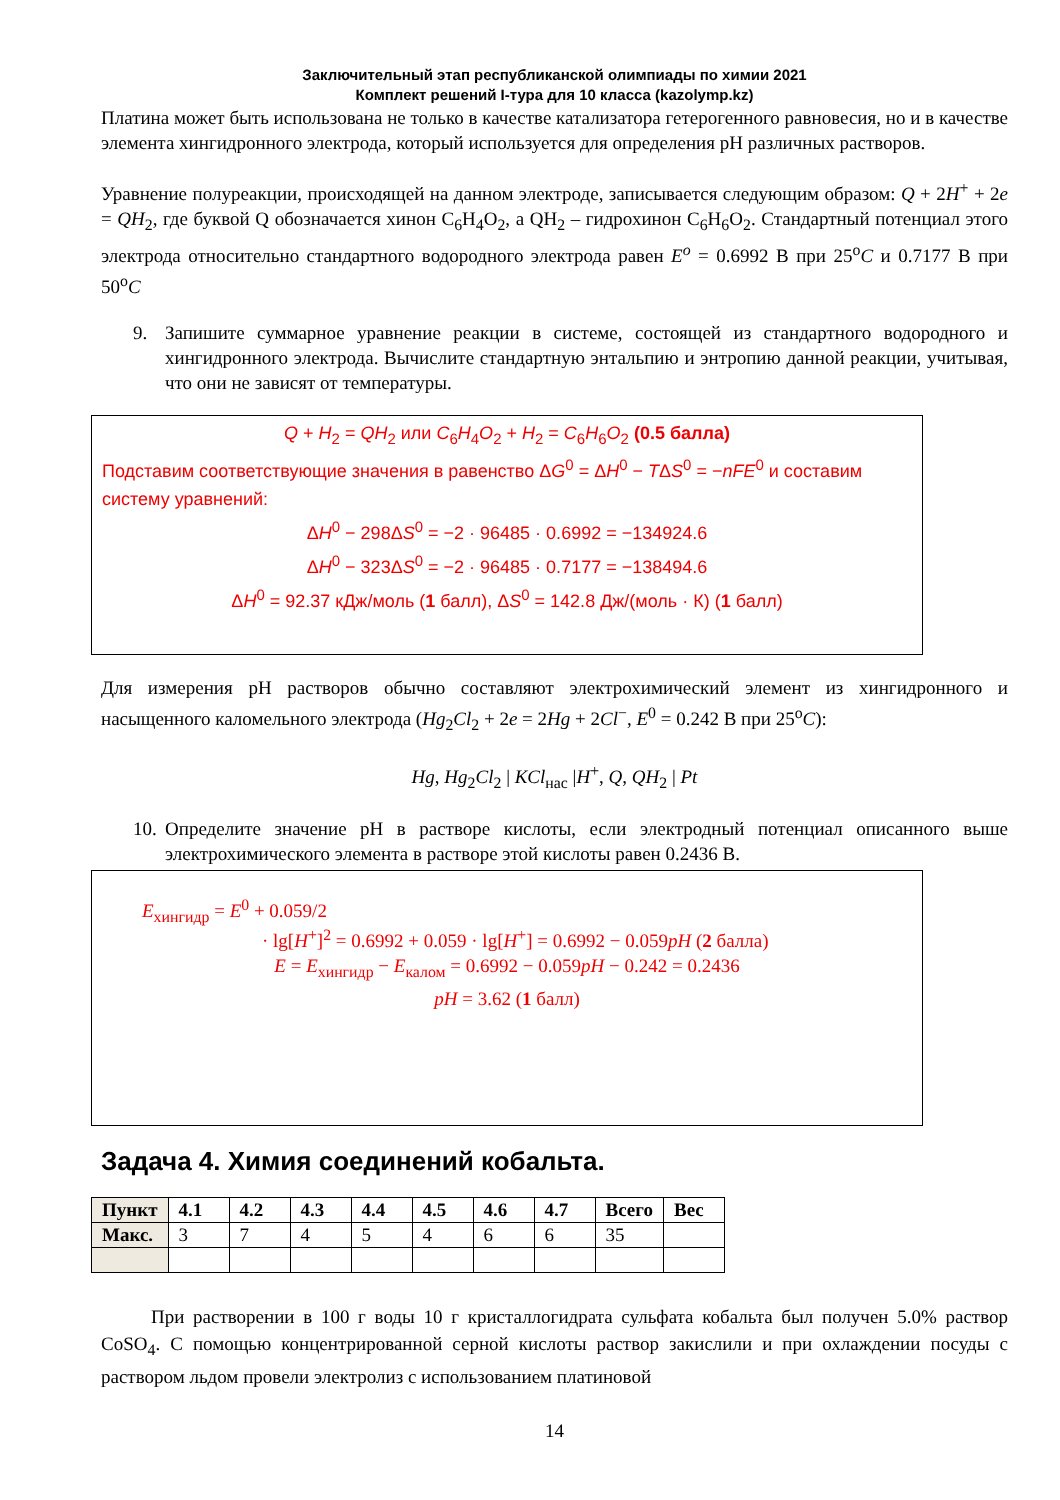Заключительный этап республиканской олимпиады по химии 2021
Комплект решений I-тура для 10 класса (kazolymp.kz)
Платина может быть использована не только в качестве катализатора гетерогенного равновесия, но и в качестве элемента хингидронного электрода, который используется для определения pH различных растворов.
Уравнение полуреакции, происходящей на данном электроде, записывается следующим образом: Q + 2H<sup>+</sup> + 2e = QH<sub>2</sub>, где буквой Q обозначается хинон C<sub>6</sub>H<sub>4</sub>O<sub>2</sub>, а QH<sub>2</sub> – гидрохинон C<sub>6</sub>H<sub>6</sub>O<sub>2</sub>. Стандартный потенциал этого электрода относительно стандартного водородного электрода равен E<sup>o</sup> = 0.6992 В при 25<sup>o</sup>C и 0.7177 В при 50<sup>o</sup>C
9. Запишите суммарное уравнение реакции в системе, состоящей из стандартного водородного и хингидронного электрода. Вычислите стандартную энтальпию и энтропию данной реакции, учитывая, что они не зависят от температуры.
Q + H<sub>2</sub> = QH<sub>2</sub> или C<sub>6</sub>H<sub>4</sub>O<sub>2</sub> + H<sub>2</sub> = C<sub>6</sub>H<sub>6</sub>O<sub>2</sub> (0.5 балла)
Подставим соответствующие значения в равенство ΔG<sup>0</sup> = ΔH<sup>0</sup> − TΔS<sup>0</sup> = −nFE<sup>0</sup> и составим систему уравнений:
ΔH<sup>0</sup> − 298ΔS<sup>0</sup> = −2 · 96485 · 0.6992 = −134924.6
ΔH<sup>0</sup> − 323ΔS<sup>0</sup> = −2 · 96485 · 0.7177 = −138494.6
ΔH<sup>0</sup> = 92.37 кДж/моль (1 балл), ΔS<sup>0</sup> = 142.8 Дж/(моль · К) (1 балл)
Для измерения pH растворов обычно составляют электрохимический элемент из хингидронного и насыщенного каломельного электрода (Hg<sub>2</sub>Cl<sub>2</sub> + 2e = 2Hg + 2Cl<sup>−</sup>, E<sup>0</sup> = 0.242 В при 25<sup>o</sup>C):
Hg, Hg<sub>2</sub>Cl<sub>2</sub> | KCl<sub>нас</sub> |H<sup>+</sup>, Q, QH<sub>2</sub> | Pt
10. Определите значение pH в растворе кислоты, если электродный потенциал описанного выше электрохимического элемента в растворе этой кислоты равен 0.2436 В.
E<sub>хингидр</sub> = E<sup>0</sup> + 0.059/2
· lg[H<sup>+</sup>]<sup>2</sup> = 0.6992 + 0.059 · lg[H<sup>+</sup>] = 0.6992 − 0.059pH (2 балла)
E = E<sub>хингидр</sub> − E<sub>калом</sub> = 0.6992 − 0.059pH − 0.242 = 0.2436
pH = 3.62 (1 балл)
Задача 4. Химия соединений кобальта.
| Пункт | 4.1 | 4.2 | 4.3 | 4.4 | 4.5 | 4.6 | 4.7 | Всего | Вес |
| --- | --- | --- | --- | --- | --- | --- | --- | --- | --- |
| Макс. | 3 | 7 | 4 | 5 | 4 | 6 | 6 | 35 | |
При растворении в 100 г воды 10 г кристаллогидрата сульфата кобальта был получен 5.0% раствор CoSO<sub>4</sub>. С помощью концентрированной серной кислоты раствор закислили и при охлаждении посуды с раствором льдом провели электролиз с использованием платиновой
14